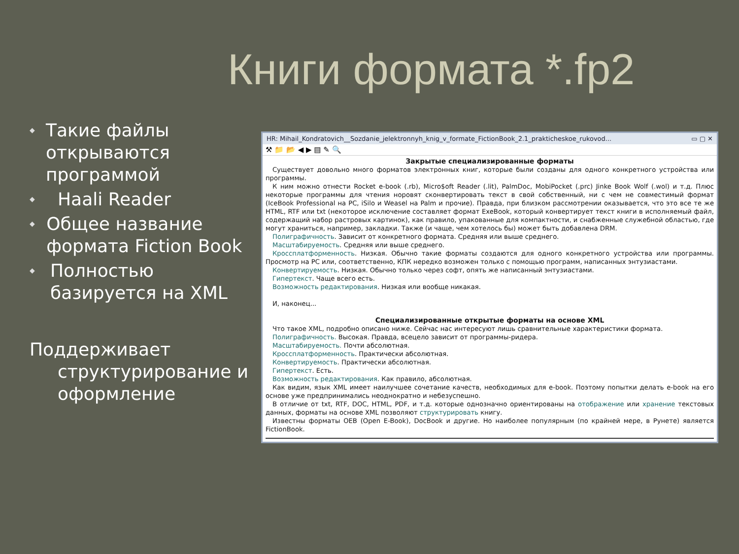Книги формата *.fp2
◆ Такие файлы открываются программой
◆ Haali Reader
◆ Общее название формата Fiction Book
◆ Полностью базируется на XML
Поддерживает структурирование и оформление
HR: Mihail_Kondratovich__Sozdanie_jelektronnyh_knig_v_formate_FictionBook_2.1_prakticheskoe_rukovod... ▭ ▢ ✕
⚒ 📁 📂 ◀ ▶ ▤ ✎ 🔍
Закрытые специализированные форматы
Существует довольно много форматов электронных книг, которые были созданы для одного конкретного устройства или программы.
К ним можно отнести Rocket e-book (.rb), Micro$oft Reader (.lit), PalmDoc, MobiPocket (.prc) Jinke Book Wolf (.wol) и т.д. Плюс некоторые программы для чтения норовят сконвертировать текст в свой собственный, ни с чем не совместимый формат (IceBook Professional на PC, iSilo и Weasel на Palm и прочие). Правда, при близком рассмотрении оказывается, что это все те же HTML, RTF или txt (некоторое исключение составляет формат ExeBook, который конвертирует текст книги в исполняемый файл, содержащий набор растровых картинок), как правило, упакованные для компактности, и снабженные служебной областью, где могут храниться, например, закладки. Также (и чаще, чем хотелось бы) может быть добавлена DRM.
Полиграфичность. Зависит от конкретного формата. Средняя или выше среднего.
Масштабируемость. Средняя или выше среднего.
Кроссплатформенность. Низкая. Обычно такие форматы создаются для одного конкретного устройства или программы. Просмотр на PC или, соответственно, КПК нередко возможен только с помощью программ, написанных энтузиастами.
Конвертируемость. Низкая. Обычно только через софт, опять же написанный энтузиастами.
Гипертекст. Чаще всего есть.
Возможность редактирования. Низкая или вообще никакая.
И, наконец...
Специализированные открытые форматы на основе XML
Что такое XML, подробно описано ниже. Сейчас нас интересуют лишь сравнительные характеристики формата.
Полиграфичность. Высокая. Правда, всецело зависит от программы-ридера.
Масштабируемость. Почти абсолютная.
Кроссплатформенность. Практически абсолютная.
Конвертируемость. Практически абсолютная.
Гипертекст. Есть.
Возможность редактирования. Как правило, абсолютная.
Как видим, язык XML имеет наилучшее сочетание качеств, необходимых для e-book. Поэтому попытки делать e-book на его основе уже предпринимались неоднократно и небезуспешно.
В отличие от txt, RTF, DOC, HTML, PDF, и т.д. которые однозначно ориентированы на отображение или хранение текстовых данных, форматы на основе XML позволяют структурировать книгу.
Известны форматы OEB (Open E-Book), DocBook и другие. Но наиболее популярным (по крайней мере, в Рунете) является FictionBook.